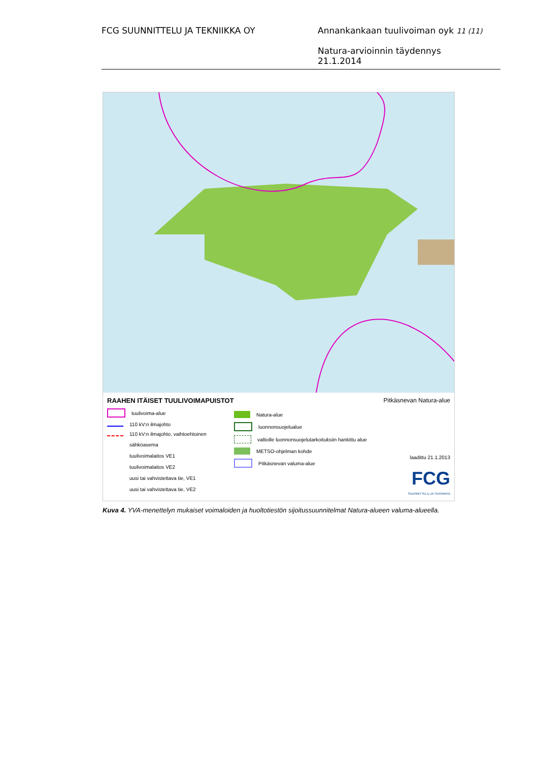FCG SUUNNITTELU JA TEKNIIKKA OY
Annankankaan tuulivoiman oyk 11 (11)
Natura-arvioinnin täydennys
21.1.2014
RAAHEN ITÄISET TUULIVOIMAPUISTOT
tuulivoima-alue
110 kV:n ilmajohto
110 kV:n ilmajohto, vaihtoehtoinen
sähköasema
tuulivoimalaitos VE1
tuulivoimalaitos VE2
uusi tai vahvistettava tie, VE1
uusi tai vahvistettava tie, VE2
Natura-alue
luonnonsuojelualue
valtiolle luonnonsuojelutarkoituksiin hankittu alue
METSO-ohjelman kohde
Pitkäsnevan valuma-alue
Pitkäsnevan Natura-alue
laadittu 21.1.2013
FCG
SUUNNITTELU JA TEKNIIKKA
Kuva 4. YVA-menettelyn mukaiset voimaloiden ja huoltotiestön sijoitussuunnitelmat Natura-alueen valuma-alueella.